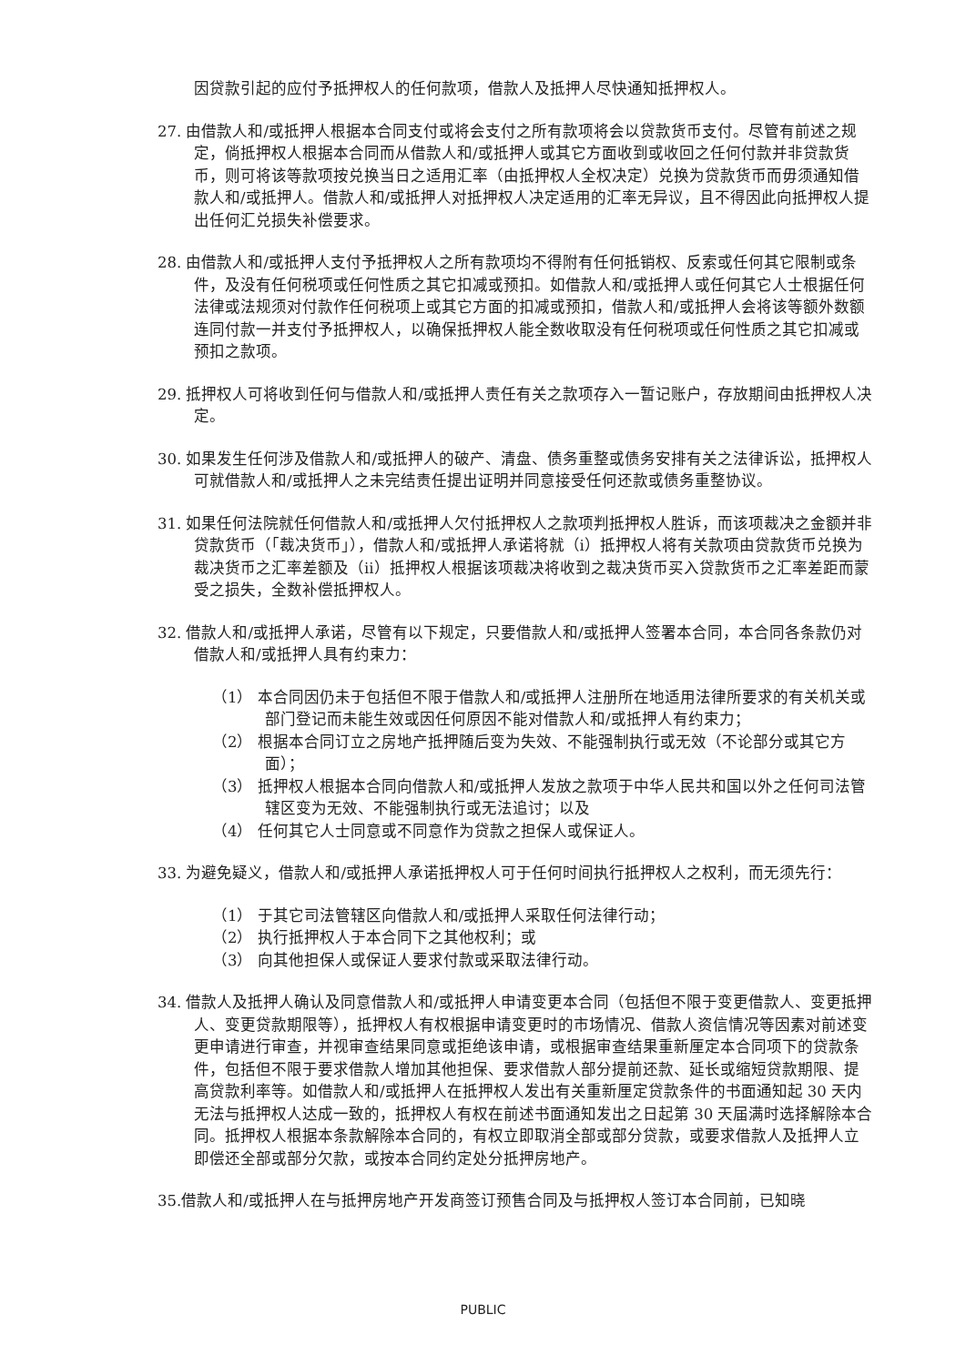因贷款引起的应付予抵押权人的任何款项，借款人及抵押人尽快通知抵押权人。
27. 由借款人和/或抵押人根据本合同支付或将会支付之所有款项将会以贷款货币支付。尽管有前述之规定，倘抵押权人根据本合同而从借款人和/或抵押人或其它方面收到或收回之任何付款并非贷款货币，则可将该等款项按兑换当日之适用汇率（由抵押权人全权决定）兑换为贷款货币而毋须通知借款人和/或抵押人。借款人和/或抵押人对抵押权人决定适用的汇率无异议，且不得因此向抵押权人提出任何汇兑损失补偿要求。
28. 由借款人和/或抵押人支付予抵押权人之所有款项均不得附有任何抵销权、反索或任何其它限制或条件，及没有任何税项或任何性质之其它扣减或预扣。如借款人和/或抵押人或任何其它人士根据任何法律或法规须对付款作任何税项上或其它方面的扣减或预扣，借款人和/或抵押人会将该等额外数额连同付款一并支付予抵押权人，以确保抵押权人能全数收取没有任何税项或任何性质之其它扣减或预扣之款项。
29. 抵押权人可将收到任何与借款人和/或抵押人责任有关之款项存入一暂记账户，存放期间由抵押权人决定。
30. 如果发生任何涉及借款人和/或抵押人的破产、清盘、债务重整或债务安排有关之法律诉讼，抵押权人可就借款人和/或抵押人之未完结责任提出证明并同意接受任何还款或债务重整协议。
31. 如果任何法院就任何借款人和/或抵押人欠付抵押权人之款项判抵押权人胜诉，而该项裁决之金额并非贷款货币（「裁决货币」），借款人和/或抵押人承诺将就（i）抵押权人将有关款项由贷款货币兑换为裁决货币之汇率差额及（ii）抵押权人根据该项裁决将收到之裁决货币买入贷款货币之汇率差距而蒙受之损失，全数补偿抵押权人。
32. 借款人和/或抵押人承诺，尽管有以下规定，只要借款人和/或抵押人签署本合同，本合同各条款仍对借款人和/或抵押人具有约束力：
（1） 本合同因仍未于包括但不限于借款人和/或抵押人注册所在地适用法律所要求的有关机关或部门登记而未能生效或因任何原因不能对借款人和/或抵押人有约束力；
（2） 根据本合同订立之房地产抵押随后变为失效、不能强制执行或无效（不论部分或其它方面）；
（3） 抵押权人根据本合同向借款人和/或抵押人发放之款项于中华人民共和国以外之任何司法管辖区变为无效、不能强制执行或无法追讨；以及
（4） 任何其它人士同意或不同意作为贷款之担保人或保证人。
33. 为避免疑义，借款人和/或抵押人承诺抵押权人可于任何时间执行抵押权人之权利，而无须先行：
（1） 于其它司法管辖区向借款人和/或抵押人采取任何法律行动；
（2） 执行抵押权人于本合同下之其他权利；或
（3） 向其他担保人或保证人要求付款或采取法律行动。
34. 借款人及抵押人确认及同意借款人和/或抵押人申请变更本合同（包括但不限于变更借款人、变更抵押人、变更贷款期限等），抵押权人有权根据申请变更时的市场情况、借款人资信情况等因素对前述变更申请进行审查，并视审查结果同意或拒绝该申请，或根据审查结果重新厘定本合同项下的贷款条件，包括但不限于要求借款人增加其他担保、要求借款人部分提前还款、延长或缩短贷款期限、提高贷款利率等。如借款人和/或抵押人在抵押权人发出有关重新厘定贷款条件的书面通知起 30 天内无法与抵押权人达成一致的，抵押权人有权在前述书面通知发出之日起第 30 天届满时选择解除本合同。抵押权人根据本条款解除本合同的，有权立即取消全部或部分贷款，或要求借款人及抵押人立即偿还全部或部分欠款，或按本合同约定处分抵押房地产。
35.借款人和/或抵押人在与抵押房地产开发商签订预售合同及与抵押权人签订本合同前，已知晓
PUBLIC